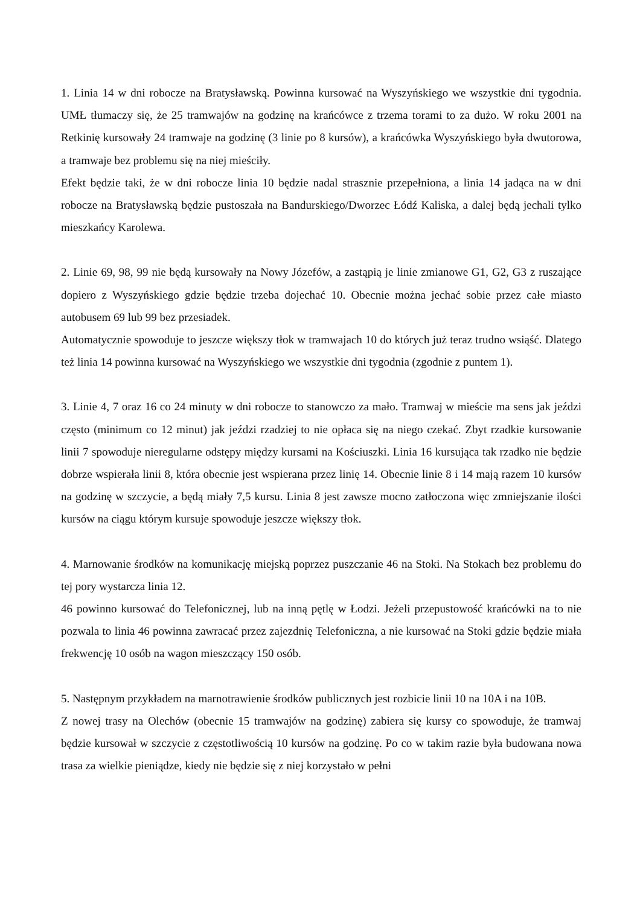1. Linia 14 w dni robocze na Bratysławską. Powinna kursować na Wyszyńskiego we wszystkie dni tygodnia. UMŁ tłumaczy się, że 25 tramwajów na godzinę na krańcówce z trzema torami to za dużo. W roku 2001 na Retkinię kursowały 24 tramwaje na godzinę (3 linie po 8 kursów), a krańcówka Wyszyńskiego była dwutorowa, a tramwaje bez problemu się na niej mieściły.
Efekt będzie taki, że w dni robocze linia 10 będzie nadal strasznie przepełniona, a linia 14 jadąca na w dni robocze na Bratysławską będzie pustoszała na Bandurskiego/Dworzec Łódź Kaliska, a dalej będą jechali tylko mieszkańcy Karolewa.
2. Linie 69, 98, 99 nie będą kursowały na Nowy Józefów, a zastąpią je linie zmianowe G1, G2, G3 z ruszające dopiero z Wyszyńskiego gdzie będzie trzeba dojechać 10. Obecnie można jechać sobie przez całe miasto autobusem 69 lub 99 bez przesiadek.
Automatycznie spowoduje to jeszcze większy tłok w tramwajach 10 do których już teraz trudno wsiąść. Dlatego też linia 14 powinna kursować na Wyszyńskiego we wszystkie dni tygodnia (zgodnie z puntem 1).
3. Linie 4, 7 oraz 16 co 24 minuty w dni robocze to stanowczo za mało. Tramwaj w mieście ma sens jak jeździ często (minimum co 12 minut) jak jeździ rzadziej to nie opłaca się na niego czekać. Zbyt rzadkie kursowanie linii 7 spowoduje nieregularne odstępy między kursami na Kościuszki. Linia 16 kursująca tak rzadko nie będzie dobrze wspierała linii 8, która obecnie jest wspierana przez linię 14. Obecnie linie 8 i 14 mają razem 10 kursów na godzinę w szczycie, a będą miały 7,5 kursu. Linia 8 jest zawsze mocno zatłoczona więc zmniejszanie ilości kursów na ciągu którym kursuje spowoduje jeszcze większy tłok.
4. Marnowanie środków na komunikację miejską poprzez puszczanie 46 na Stoki. Na Stokach bez problemu do tej pory wystarcza linia 12.
46 powinno kursować do Telefonicznej, lub na inną pętlę w Łodzi. Jeżeli przepustowość krańcówki na to nie pozwala to linia 46 powinna zawracać przez zajezdnię Telefoniczna, a nie kursować na Stoki gdzie będzie miała frekwencję 10 osób na wagon mieszczący 150 osób.
5. Następnym przykładem na marnotrawienie środków publicznych jest rozbicie linii 10 na 10A i na 10B.
Z nowej trasy na Olechów (obecnie 15 tramwajów na godzinę) zabiera się kursy co spowoduje, że tramwaj będzie kursował w szczycie z częstotliwością 10 kursów na godzinę. Po co w takim razie była budowana nowa trasa za wielkie pieniądze, kiedy nie będzie się z niej korzystało w pełni